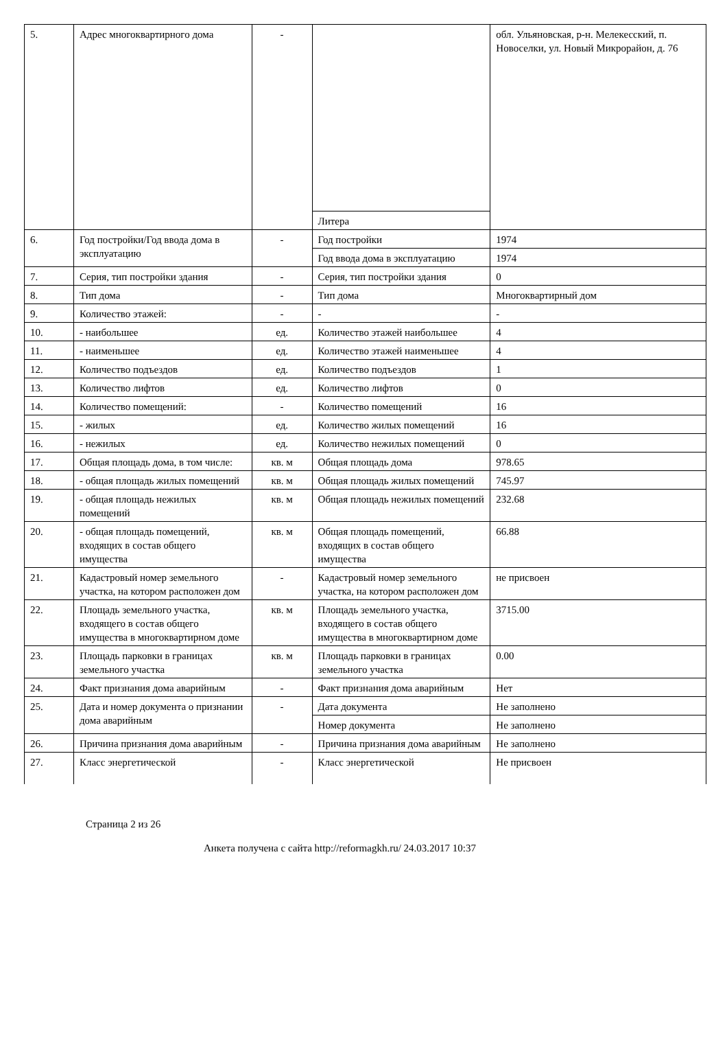| 5. | Адрес многоквартирного дома | - | | обл. Ульяновская, р-н. Мелекесский, п. Новоселки, ул. Новый Микрорайон, д. 76 |
| | | | Литера | |
| 6. | Год постройки/Год ввода дома в эксплуатацию | - | Год постройки | 1974 |
| | | | Год ввода дома в эксплуатацию | 1974 |
| 7. | Серия, тип постройки здания | - | Серия, тип постройки здания | 0 |
| 8. | Тип дома | - | Тип дома | Многоквартирный дом |
| 9. | Количество этажей: | - | - | - |
| 10. | - наибольшее | ед. | Количество этажей наибольшее | 4 |
| 11. | - наименьшее | ед. | Количество этажей наименьшее | 4 |
| 12. | Количество подъездов | ед. | Количество подъездов | 1 |
| 13. | Количество лифтов | ед. | Количество лифтов | 0 |
| 14. | Количество помещений: | - | Количество помещений | 16 |
| 15. | - жилых | ед. | Количество жилых помещений | 16 |
| 16. | - нежилых | ед. | Количество нежилых помещений | 0 |
| 17. | Общая площадь дома, в том числе: | кв. м | Общая площадь дома | 978.65 |
| 18. | - общая площадь жилых помещений | кв. м | Общая площадь жилых помещений | 745.97 |
| 19. | - общая площадь нежилых помещений | кв. м | Общая площадь нежилых помещений | 232.68 |
| 20. | - общая площадь помещений, входящих в состав общего имущества | кв. м | Общая площадь помещений, входящих в состав общего имущества | 66.88 |
| 21. | Кадастровый номер земельного участка, на котором расположен дом | - | Кадастровый номер земельного участка, на котором расположен дом | не присвоен |
| 22. | Площадь земельного участка, входящего в состав общего имущества в многоквартирном доме | кв. м | Площадь земельного участка, входящего в состав общего имущества в многоквартирном доме | 3715.00 |
| 23. | Площадь парковки в границах земельного участка | кв. м | Площадь парковки в границах земельного участка | 0.00 |
| 24. | Факт признания дома аварийным | - | Факт признания дома аварийным | Нет |
| 25. | Дата и номер документа о признании дома аварийным | - | Дата документа | Не заполнено |
| | | | Номер документа | Не заполнено |
| 26. | Причина признания дома аварийным | - | Причина признания дома аварийным | Не заполнено |
| 27. | Класс энергетической | - | Класс энергетической | Не присвоен |
Страница 2 из 26
Анкета получена с сайта http://reformagkh.ru/ 24.03.2017 10:37